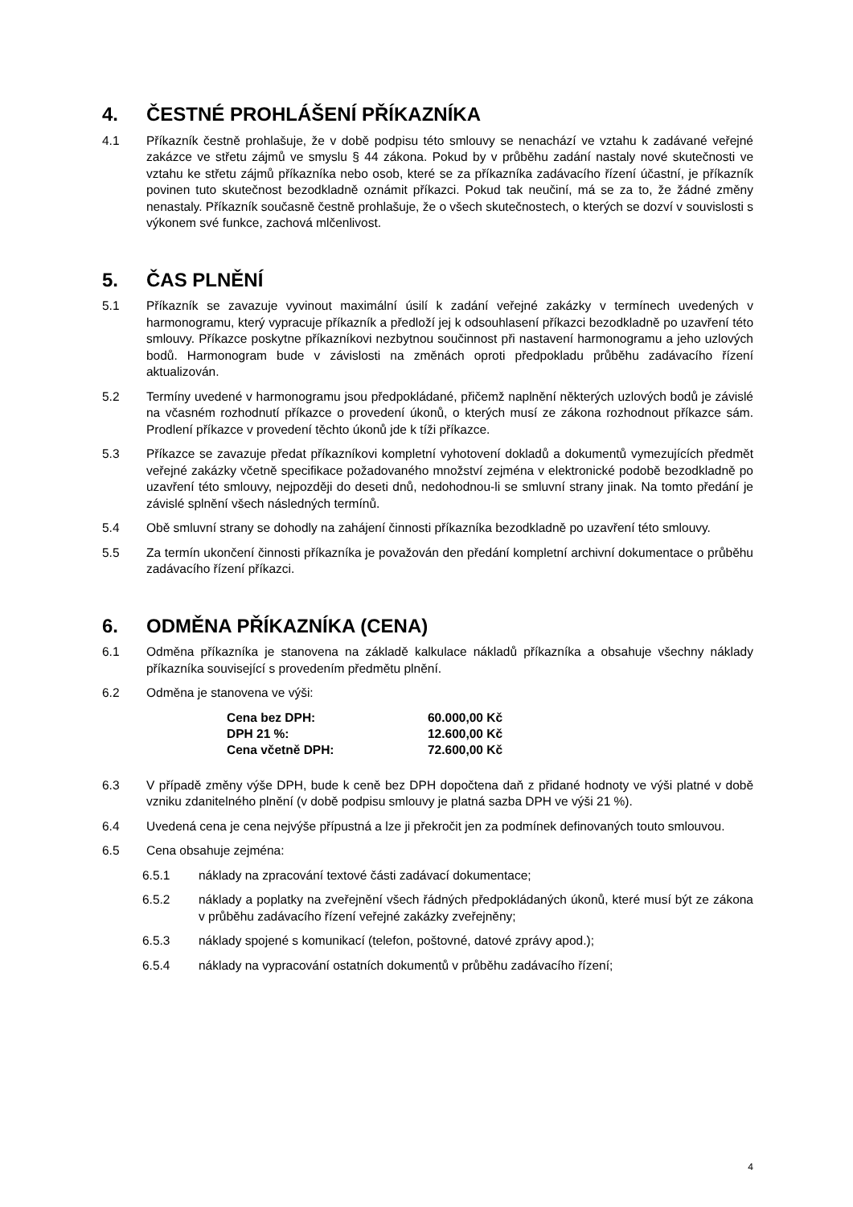4. ČESTNÉ PROHLÁŠENÍ PŘÍKAZNÍKA
4.1 Příkazník čestně prohlašuje, že v době podpisu této smlouvy se nenachází ve vztahu k zadávané veřejné zakázce ve střetu zájmů ve smyslu § 44 zákona. Pokud by v průběhu zadání nastaly nové skutečnosti ve vztahu ke střetu zájmů příkazníka nebo osob, které se za příkazníka zadávacího řízení účastní, je příkazník povinen tuto skutečnost bezodkladně oznámit příkazci. Pokud tak neučiní, má se za to, že žádné změny nenastaly. Příkazník současně čestně prohlašuje, že o všech skutečnostech, o kterých se dozví v souvislosti s výkonem své funkce, zachová mlčenlivost.
5. ČAS PLNĚNÍ
5.1 Příkazník se zavazuje vyvinout maximální úsilí k zadání veřejné zakázky v termínech uvedených v harmonogramu, který vypracuje příkazník a předloží jej k odsouhlasení příkazci bezodkladně po uzavření této smlouvy. Příkazce poskytne příkazníkovi nezbytnou součinnost při nastavení harmonogramu a jeho uzlových bodů. Harmonogram bude v závislosti na změnách oproti předpokladu průběhu zadávacího řízení aktualizován.
5.2 Termíny uvedené v harmonogramu jsou předpokládané, přičemž naplnění některých uzlových bodů je závislé na včasném rozhodnutí příkazce o provedení úkonů, o kterých musí ze zákona rozhodnout příkazce sám. Prodlení příkazce v provedení těchto úkonů jde k tíži příkazce.
5.3 Příkazce se zavazuje předat příkazníkovi kompletní vyhotovení dokladů a dokumentů vymezujících předmět veřejné zakázky včetně specifikace požadovaného množství zejména v elektronické podobě bezodkladně po uzavření této smlouvy, nejpozději do deseti dnů, nedohodnou-li se smluvní strany jinak. Na tomto předání je závislé splnění všech následných termínů.
5.4 Obě smluvní strany se dohodly na zahájení činnosti příkazníka bezodkladně po uzavření této smlouvy.
5.5 Za termín ukončení činnosti příkazníka je považován den předání kompletní archivní dokumentace o průběhu zadávacího řízení příkazci.
6. ODMĚNA PŘÍKAZNÍKA (CENA)
6.1 Odměna příkazníka je stanovena na základě kalkulace nákladů příkazníka a obsahuje všechny náklady příkazníka související s provedením předmětu plnění.
6.2 Odměna je stanovena ve výši:
| Cena bez DPH: | 60.000,00 Kč |
| DPH 21 %: | 12.600,00 Kč |
| Cena včetně DPH: | 72.600,00 Kč |
6.3 V případě změny výše DPH, bude k ceně bez DPH dopočtena daň z přidané hodnoty ve výši platné v době vzniku zdanitelného plnění (v době podpisu smlouvy je platná sazba DPH ve výši 21 %).
6.4 Uvedená cena je cena nejvýše přípustná a lze ji překročit jen za podmínek definovaných touto smlouvou.
6.5 Cena obsahuje zejména:
6.5.1 náklady na zpracování textové části zadávací dokumentace;
6.5.2 náklady a poplatky na zveřejnění všech řádných předpokládaných úkonů, které musí být ze zákona v průběhu zadávacího řízení veřejné zakázky zveřejněny;
6.5.3 náklady spojené s komunikací (telefon, poštovné, datové zprávy apod.);
6.5.4 náklady na vypracování ostatních dokumentů v průběhu zadávacího řízení;
4